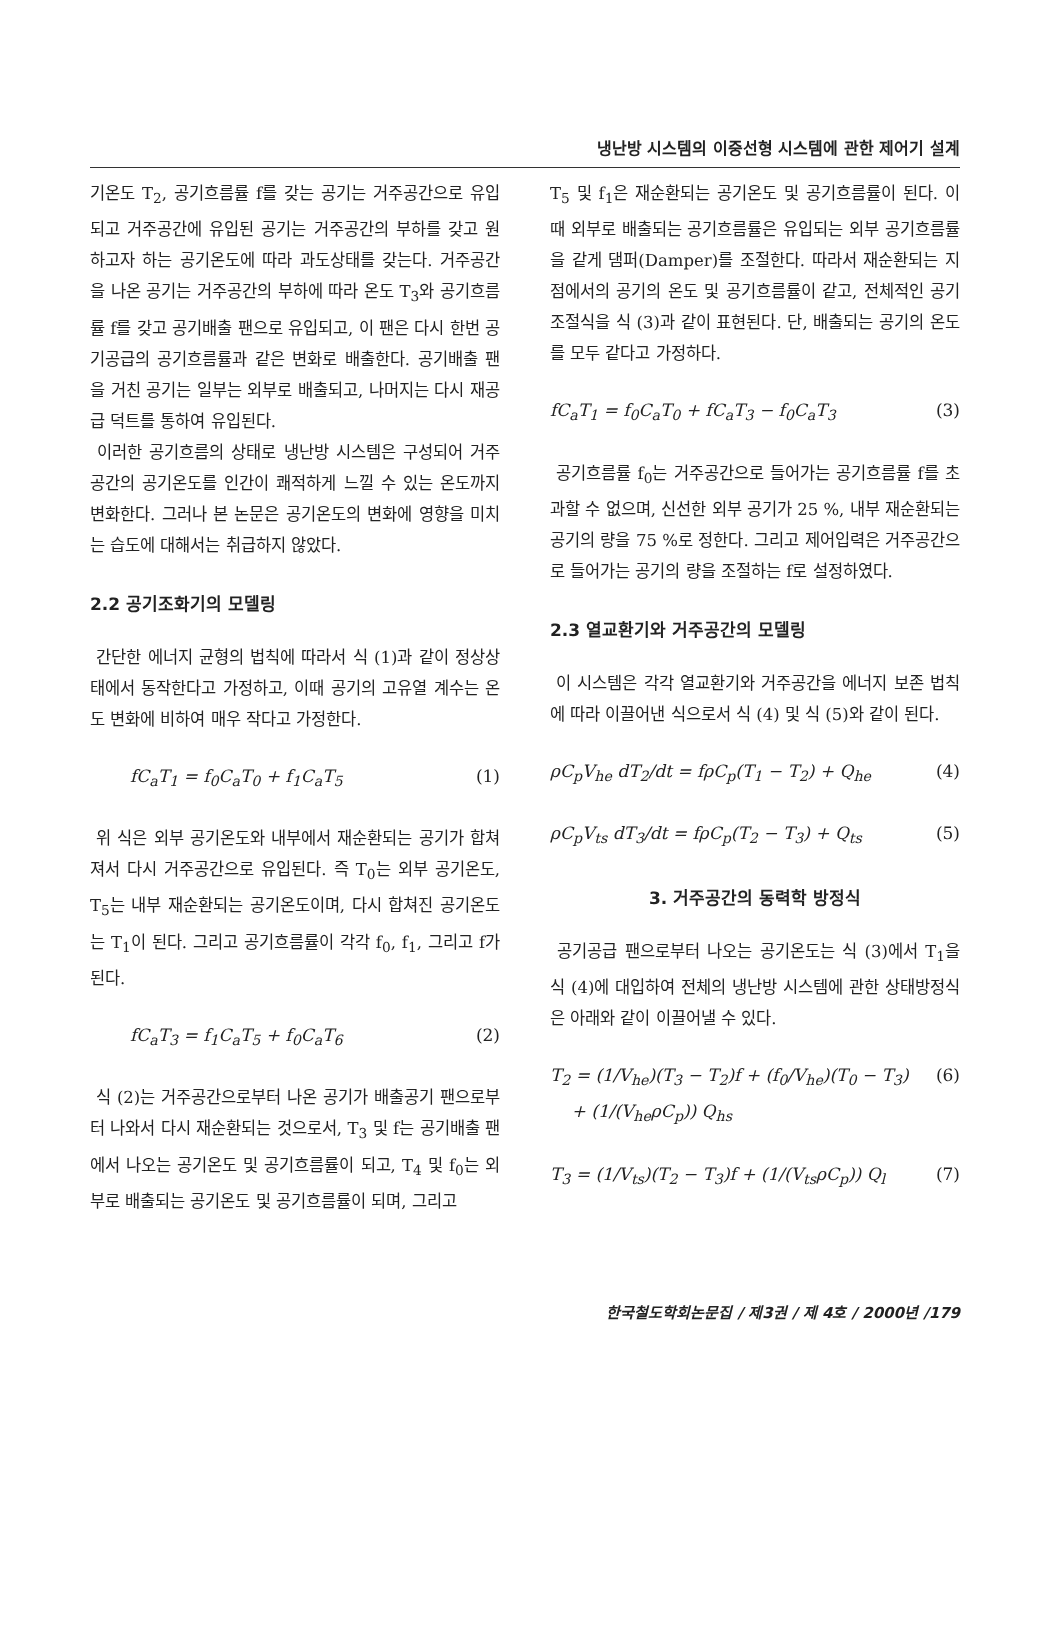냉난방 시스템의 이중선형 시스템에 관한 제어기 설계
기온도 T<sub>2</sub>, 공기흐름률 f를 갖는 공기는 거주공간으로 유입되고 거주공간에 유입된 공기는 거주공간의 부하를 갖고 원하고자 하는 공기온도에 따라 과도상태를 갖는다. 거주공간을 나온 공기는 거주공간의 부하에 따라 온도 T<sub>3</sub>와 공기흐름률 f를 갖고 공기배출 팬으로 유입되고, 이 팬은 다시 한번 공기공급의 공기흐름률과 같은 변화로 배출한다. 공기배출 팬을 거친 공기는 일부는 외부로 배출되고, 나머지는 다시 재공급 덕트를 통하여 유입된다.
이러한 공기흐름의 상태로 냉난방 시스템은 구성되어 거주공간의 공기온도를 인간이 쾌적하게 느낄 수 있는 온도까지 변화한다. 그러나 본 논문은 공기온도의 변화에 영향을 미치는 습도에 대해서는 취급하지 않았다.
2.2 공기조화기의 모델링
간단한 에너지 균형의 법칙에 따라서 식 (1)과 같이 정상상태에서 동작한다고 가정하고, 이때 공기의 고유열 계수는 온도 변화에 비하여 매우 작다고 가정한다.
fC<sub>a</sub>T<sub>1</sub> = f<sub>0</sub>C<sub>a</sub>T<sub>0</sub> + f<sub>1</sub>C<sub>a</sub>T<sub>5</sub> (1)
위 식은 외부 공기온도와 내부에서 재순환되는 공기가 합쳐져서 다시 거주공간으로 유입된다. 즉 T<sub>0</sub>는 외부 공기온도, T<sub>5</sub>는 내부 재순환되는 공기온도이며, 다시 합쳐진 공기온도는 T<sub>1</sub>이 된다. 그리고 공기흐름률이 각각 f<sub>0</sub>, f<sub>1</sub>, 그리고 f가 된다.
fC<sub>a</sub>T<sub>3</sub> = f<sub>1</sub>C<sub>a</sub>T<sub>5</sub> + f<sub>0</sub>C<sub>a</sub>T<sub>6</sub> (2)
식 (2)는 거주공간으로부터 나온 공기가 배출공기 팬으로부터 나와서 다시 재순환되는 것으로서, T<sub>3</sub> 및 f는 공기배출 팬에서 나오는 공기온도 및 공기흐름률이 되고, T<sub>4</sub> 및 f<sub>0</sub>는 외부로 배출되는 공기온도 및 공기흐름률이 되며, 그리고
T<sub>5</sub> 및 f<sub>1</sub>은 재순환되는 공기온도 및 공기흐름률이 된다. 이때 외부로 배출되는 공기흐름률은 유입되는 외부 공기흐름률을 같게 댐퍼(Damper)를 조절한다. 따라서 재순환되는 지점에서의 공기의 온도 및 공기흐름률이 같고, 전체적인 공기조절식을 식 (3)과 같이 표현된다. 단, 배출되는 공기의 온도를 모두 같다고 가정하다.
fC<sub>a</sub>T<sub>1</sub> = f<sub>0</sub>C<sub>a</sub>T<sub>0</sub> + fC<sub>a</sub>T<sub>3</sub> − f<sub>0</sub>C<sub>a</sub>T<sub>3</sub> (3)
공기흐름률 f<sub>0</sub>는 거주공간으로 들어가는 공기흐름률 f를 초과할 수 없으며, 신선한 외부 공기가 25 %, 내부 재순환되는 공기의 량을 75 %로 정한다. 그리고 제어입력은 거주공간으로 들어가는 공기의 량을 조절하는 f로 설정하였다.
2.3 열교환기와 거주공간의 모델링
이 시스템은 각각 열교환기와 거주공간을 에너지 보존 법칙에 따라 이끌어낸 식으로서 식 (4) 및 식 (5)와 같이 된다.
ρC<sub>p</sub>V<sub>he</sub> dT<sub>2</sub>/dt = fρC<sub>p</sub>(T<sub>1</sub> − T<sub>2</sub>) + Q<sub>he</sub> (4)
ρC<sub>p</sub>V<sub>ts</sub> dT<sub>3</sub>/dt = fρC<sub>p</sub>(T<sub>2</sub> − T<sub>3</sub>) + Q<sub>ts</sub> (5)
3. 거주공간의 동력학 방정식
공기공급 팬으로부터 나오는 공기온도는 식 (3)에서 T<sub>1</sub>을 식 (4)에 대입하여 전체의 냉난방 시스템에 관한 상태방정식은 아래와 같이 이끌어낼 수 있다.
T<sub>2</sub> = (1/V<sub>he</sub>)(T<sub>3</sub> − T<sub>2</sub>)f + (f<sub>0</sub>/V<sub>he</sub>)(T<sub>0</sub> − T<sub>3</sub>)
+ (1/(V<sub>he</sub>ρC<sub>p</sub>)) Q<sub>hs</sub> (6)
T<sub>3</sub> = (1/V<sub>ts</sub>)(T<sub>2</sub> − T<sub>3</sub>)f + (1/(V<sub>ts</sub>ρC<sub>p</sub>)) Q<sub>l</sub> (7)
한국철도학회논문집 / 제3권 / 제 4호 / 2000년 /179